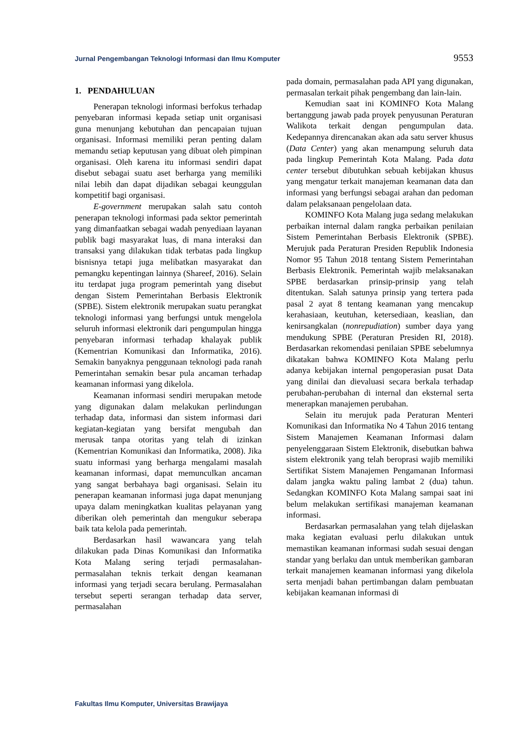Jurnal Pengembangan Teknologi Informasi dan Ilmu Komputer 9553
1. PENDAHULUAN
Penerapan teknologi informasi berfokus terhadap penyebaran informasi kepada setiap unit organisasi guna menunjang kebutuhan dan pencapaian tujuan organisasi. Informasi memiliki peran penting dalam memandu setiap keputusan yang dibuat oleh pimpinan organisasi. Oleh karena itu informasi sendiri dapat disebut sebagai suatu aset berharga yang memiliki nilai lebih dan dapat dijadikan sebagai keunggulan kompetitif bagi organisasi.
E-government merupakan salah satu contoh penerapan teknologi informasi pada sektor pemerintah yang dimanfaatkan sebagai wadah penyediaan layanan publik bagi masyarakat luas, di mana interaksi dan transaksi yang dilakukan tidak terbatas pada lingkup bisnisnya tetapi juga melibatkan masyarakat dan pemangku kepentingan lainnya (Shareef, 2016). Selain itu terdapat juga program pemerintah yang disebut dengan Sistem Pemerintahan Berbasis Elektronik (SPBE). Sistem elektronik merupakan suatu perangkat teknologi informasi yang berfungsi untuk mengelola seluruh informasi elektronik dari pengumpulan hingga penyebaran informasi terhadap khalayak publik (Kementrian Komunikasi dan Informatika, 2016). Semakin banyaknya penggunaan teknologi pada ranah Pemerintahan semakin besar pula ancaman terhadap keamanan informasi yang dikelola.
Keamanan informasi sendiri merupakan metode yang digunakan dalam melakukan perlindungan terhadap data, informasi dan sistem informasi dari kegiatan-kegiatan yang bersifat mengubah dan merusak tanpa otoritas yang telah di izinkan (Kementrian Komunikasi dan Informatika, 2008). Jika suatu informasi yang berharga mengalami masalah keamanan informasi, dapat memunculkan ancaman yang sangat berbahaya bagi organisasi. Selain itu penerapan keamanan informasi juga dapat menunjang upaya dalam meningkatkan kualitas pelayanan yang diberikan oleh pemerintah dan mengukur seberapa baik tata kelola pada pemerintah.
Berdasarkan hasil wawancara yang telah dilakukan pada Dinas Komunikasi dan Informatika Kota Malang sering terjadi permasalahan-permasalahan teknis terkait dengan keamanan informasi yang terjadi secara berulang. Permasalahan tersebut seperti serangan terhadap data server, permasalahan
pada domain, permasalahan pada API yang digunakan, permasalan terkait pihak pengembang dan lain-lain.
Kemudian saat ini KOMINFO Kota Malang bertanggung jawab pada proyek penyusunan Peraturan Walikota terkait dengan pengumpulan data. Kedepannya direncanakan akan ada satu server khusus (Data Center) yang akan menampung seluruh data pada lingkup Pemerintah Kota Malang. Pada data center tersebut dibutuhkan sebuah kebijakan khusus yang mengatur terkait manajeman keamanan data dan informasi yang berfungsi sebagai arahan dan pedoman dalam pelaksanaan pengelolaan data.
KOMINFO Kota Malang juga sedang melakukan perbaikan internal dalam rangka perbaikan penilaian Sistem Pemerintahan Berbasis Elektronik (SPBE). Merujuk pada Peraturan Presiden Republik Indonesia Nomor 95 Tahun 2018 tentang Sistem Pemerintahan Berbasis Elektronik. Pemerintah wajib melaksanakan SPBE berdasarkan prinsip-prinsip yang telah ditentukan. Salah satunya prinsip yang tertera pada pasal 2 ayat 8 tentang keamanan yang mencakup kerahasiaan, keutuhan, ketersediaan, keaslian, dan kenirsangkalan (nonrepudiation) sumber daya yang mendukung SPBE (Peraturan Presiden RI, 2018). Berdasarkan rekomendasi penilaian SPBE sebelumnya dikatakan bahwa KOMINFO Kota Malang perlu adanya kebijakan internal pengoperasian pusat Data yang dinilai dan dievaluasi secara berkala terhadap perubahan-perubahan di internal dan eksternal serta menerapkan manajemen perubahan.
Selain itu merujuk pada Peraturan Menteri Komunikasi dan Informatika No 4 Tahun 2016 tentang Sistem Manajemen Keamanan Informasi dalam penyelenggaraan Sistem Elektronik, disebutkan bahwa sistem elektronik yang telah beroprasi wajib memiliki Sertifikat Sistem Manajemen Pengamanan Informasi dalam jangka waktu paling lambat 2 (dua) tahun. Sedangkan KOMINFO Kota Malang sampai saat ini belum melakukan sertifikasi manajeman keamanan informasi.
Berdasarkan permasalahan yang telah dijelaskan maka kegiatan evaluasi perlu dilakukan untuk memastikan keamanan informasi sudah sesuai dengan standar yang berlaku dan untuk memberikan gambaran terkait manajemen keamanan informasi yang dikelola serta menjadi bahan pertimbangan dalam pembuatan kebijakan keamanan informasi di
Fakultas Ilmu Komputer, Universitas Brawijaya